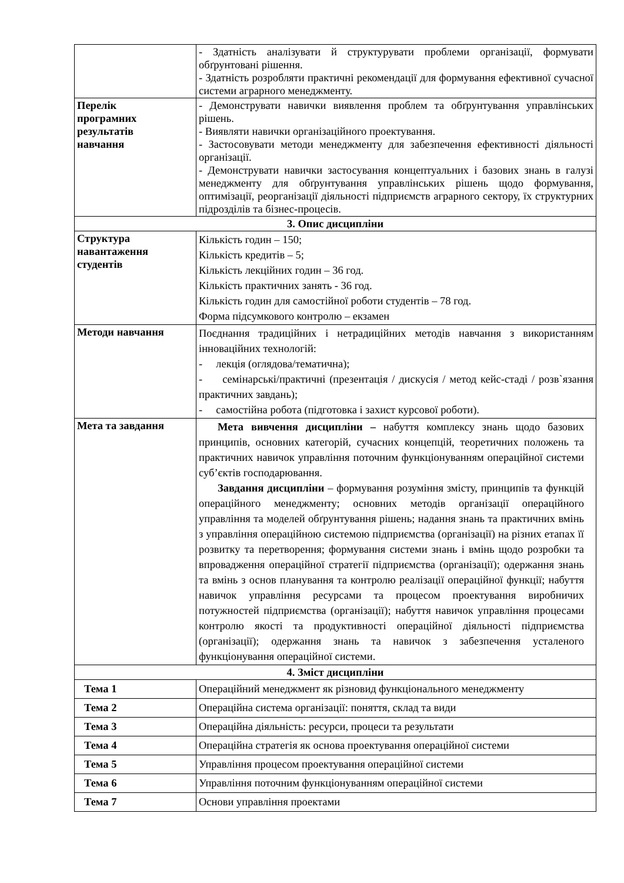| | - Здатність аналізувати й структурувати проблеми організації, формувати обґрунтовані рішення. - Здатність розробляти практичні рекомендації для формування ефективної сучасної системи аграрного менеджменту. |
| Перелік програмних результатів навчання | - Демонструвати навички виявлення проблем та обґрунтування управлінських рішень. - Виявляти навички організаційного проектування. - Застосовувати методи менеджменту для забезпечення ефективності діяльності організації. - Демонструвати навички застосування концептуальних і базових знань в галузі менеджменту для обґрунтування управлінських рішень щодо формування, оптимізації, реорганізації діяльності підприємств аграрного сектору, їх структурних підрозділів та бізнес-процесів. |
| 3. Опис дисципліни | |
| Структура навантаження студентів | Кількість годин – 150; Кількість кредитів – 5; Кількість лекційних годин – 36 год. Кількість практичних занять - 36 год. Кількість годин для самостійної роботи студентів – 78 год. Форма підсумкового контролю – екзамен |
| Методи навчання | Поєднання традиційних і нетрадиційних методів навчання з використанням інноваційних технологій: - лекція (оглядова/тематична); - семінарські/практичні (презентація / дискусія / метод кейс-стаді / розв`язання практичних завдань); - самостійна робота (підготовка і захист курсової роботи). |
| Мета та завдання | Мета вивчення дисципліни – набуття комплексу знань щодо базових принципів, основних категорій, сучасних концепцій, теоретичних положень та практичних навичок управління поточним функціонуванням операційної системи суб’єктів господарювання. Завдання дисципліни – формування розуміння змісту, принципів та функцій операційного менеджменту; основних методів організації операційного управління та моделей обґрунтування рішень; надання знань та практичних вмінь з управління операційною системою підприємства (організації) на різних етапах її розвитку та перетворення; формування системи знань і вмінь щодо розробки та впровадження операційної стратегії підприємства (організації); одержання знань та вмінь з основ планування та контролю реалізації операційної функції; набуття навичок управління ресурсами та процесом проектування виробничих потужностей підприємства (організації); набуття навичок управління процесами контролю якості та продуктивності операційної діяльності підприємства (організації); одержання знань та навичок з забезпечення усталеного функціонування операційної системи. |
| 4. Зміст дисципліни | |
| Тема 1 | Операційний менеджмент як різновид функціонального менеджменту |
| Тема 2 | Операційна система організації: поняття, склад та види |
| Тема 3 | Операційна діяльність: ресурси, процеси та результати |
| Тема 4 | Операційна стратегія як основа проектування операційної системи |
| Тема 5 | Управління процесом проектування операційної системи |
| Тема 6 | Управління поточним функціонуванням операційної системи |
| Тема 7 | Основи управління проектами |